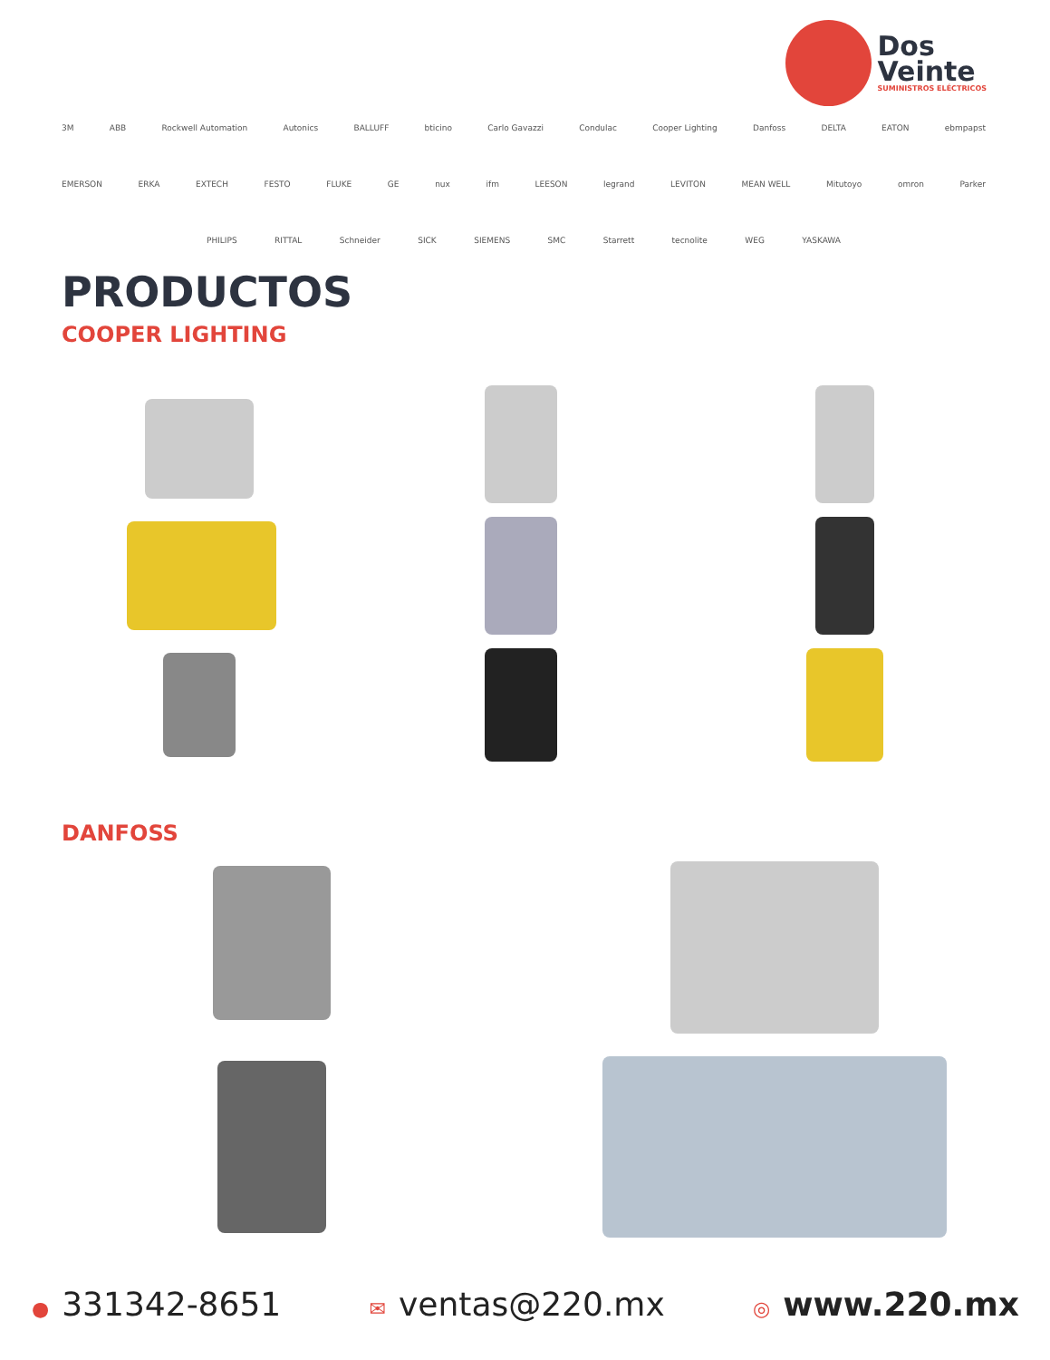Dos
Veinte
SUMINISTROS ELÉCTRICOS
3M ABB Rockwell Automation Autonics BALLUFF bticino Carlo Gavazzi Condulac Cooper Lighting Danfoss DELTA EATON ebmpapst
EMERSON ERKA EXTECH FESTO FLUKE GE nux ifm LEESON legrand LEVITON MEAN WELL Mitutoyo omron Parker
PHILIPS RITTAL Schneider SICK SIEMENS SMC Starrett tecnolite WEG YASKAWA
PRODUCTOS
COOPER LIGHTING
DANFOSS
● 331342-8651 ✉ ventas@220.mx ◎ www.220.mx